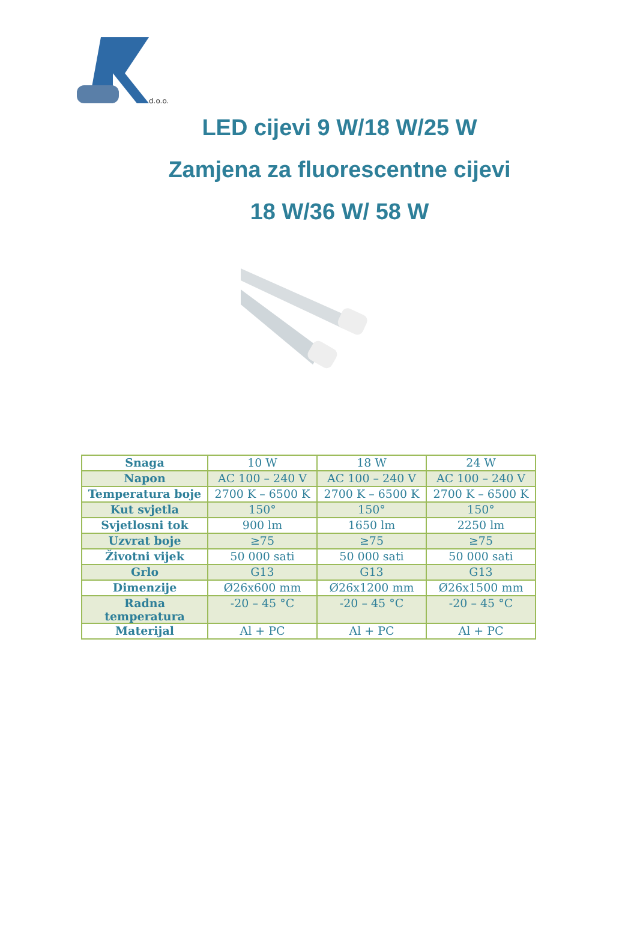d.o.o.
LED cijevi 9 W/18 W/25 W
Zamjena za fluorescentne cijevi
18 W/36 W/ 58 W
| Snaga | 10 W | 18 W | 24 W |
| Napon | AC 100 – 240 V | AC 100 – 240 V | AC 100 – 240 V |
| Temperatura boje | 2700 K – 6500 K | 2700 K – 6500 K | 2700 K – 6500 K |
| Kut svjetla | 150° | 150° | 150° |
| Svjetlosni tok | 900 lm | 1650 lm | 2250 lm |
| Uzvrat boje | ≥75 | ≥75 | ≥75 |
| Životni vijek | 50 000 sati | 50 000 sati | 50 000 sati |
| Grlo | G13 | G13 | G13 |
| Dimenzije | Ø26x600 mm | Ø26x1200 mm | Ø26x1500 mm |
| Radna temperatura | -20 – 45 °C | -20 – 45 °C | -20 – 45 °C |
| Materijal | Al + PC | Al + PC | Al + PC |